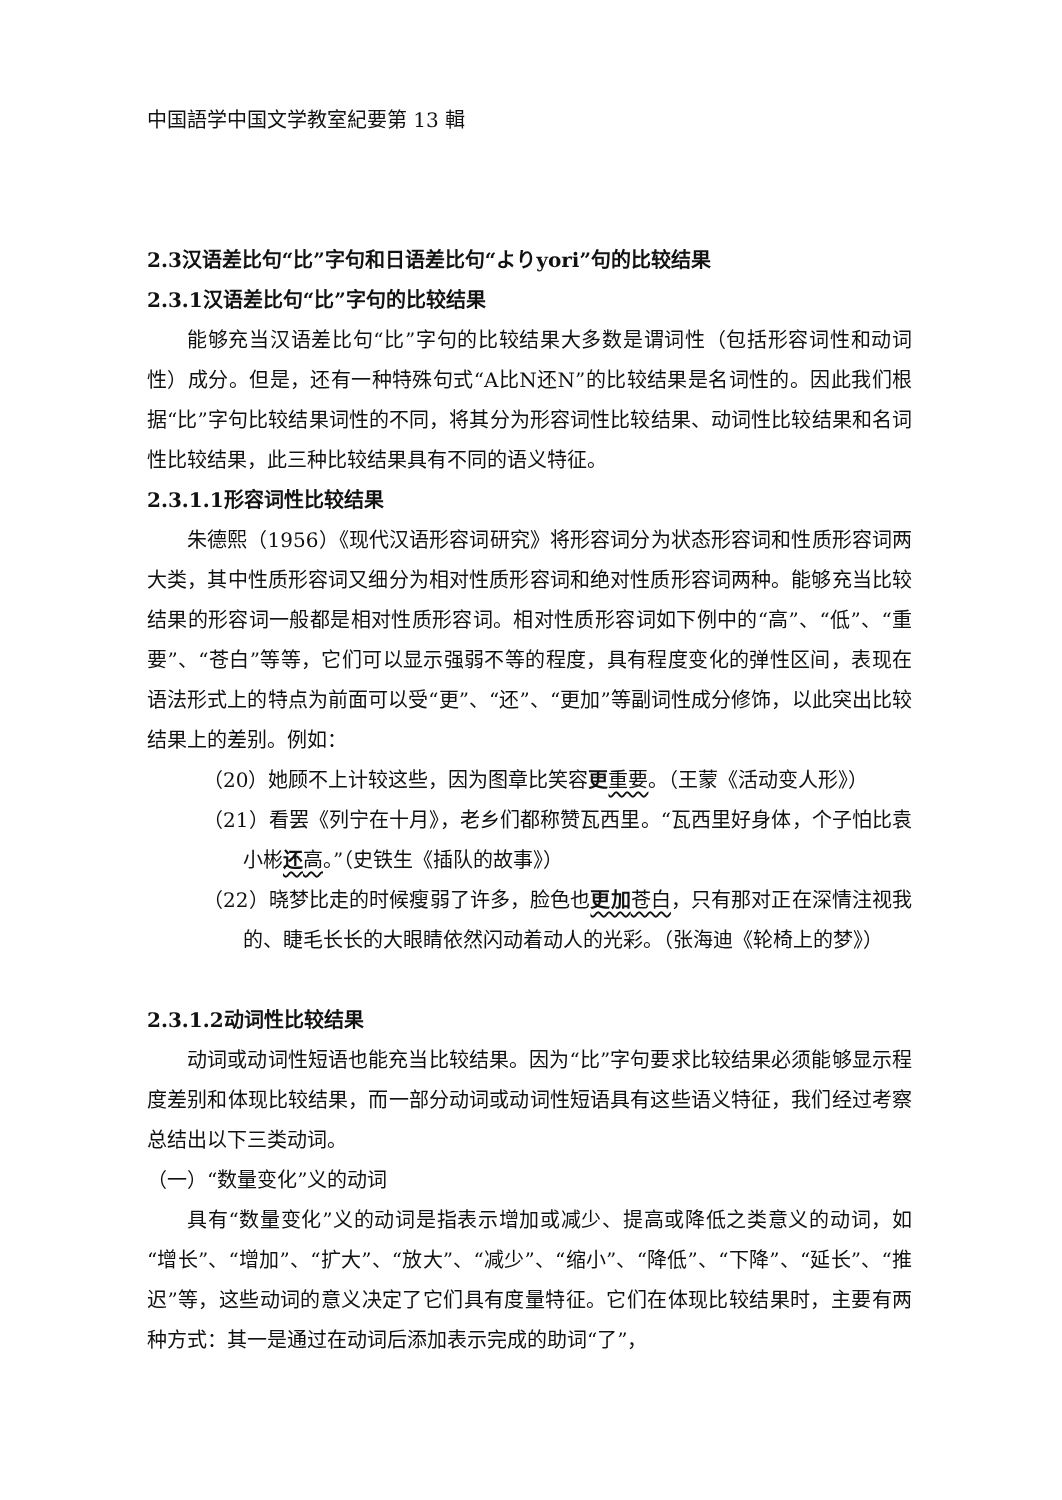中国語学中国文学教室紀要第 13 輯
2.3汉语差比句“比”字句和日语差比句“よりyori”句的比较结果
2.3.1汉语差比句“比”字句的比较结果
能够充当汉语差比句“比”字句的比较结果大多数是谓词性（包括形容词性和动词性）成分。但是，还有一种特殊句式“A比N还N”的比较结果是名词性的。因此我们根据“比”字句比较结果词性的不同，将其分为形容词性比较结果、动词性比较结果和名词性比较结果，此三种比较结果具有不同的语义特征。
2.3.1.1形容词性比较结果
朱德熙（1956）《现代汉语形容词研究》将形容词分为状态形容词和性质形容词两大类，其中性质形容词又细分为相对性质形容词和绝对性质形容词两种。能够充当比较结果的形容词一般都是相对性质形容词。相对性质形容词如下例中的“高”、“低”、“重要”、“苍白”等等，它们可以显示强弱不等的程度，具有程度变化的弹性区间，表现在语法形式上的特点为前面可以受“更”、“还”、“更加”等副词性成分修饰，以此突出比较结果上的差别。例如：
（20）她顾不上计较这些，因为图章比笑容更重要。（王蒙《活动变人形》）
（21）看罢《列宁在十月》，老乡们都称赞瓦西里。“瓦西里好身体，个子怕比袁小彬还高。”（史铁生《插队的故事》）
（22）晓梦比走的时候瘦弱了许多，脸色也更加 苍白，只有那对正在深情注视我的、睫毛长长的大眼睛依然闪动着动人的光彩。（张海迪《轮椅上的梦》）
2.3.1.2动词性比较结果
动词或动词性短语也能充当比较结果。因为“比”字句要求比较结果必须能够显示程度差别和体现比较结果，而一部分动词或动词性短语具有这些语义特征，我们经过考察总结出以下三类动词。
（一）“数量变化”义的动词
具有“数量变化”义的动词是指表示增加或减少、提高或降低之类意义的动词，如“增长”、“增加”、“扩大”、“放大”、“减少”、“缩小”、“降低”、“下降”、“延长”、“推迟”等，这些动词的意义决定了它们具有度量特征。它们在体现比较结果时，主要有两种方式：其一是通过在动词后添加表示完成的助词“了”，